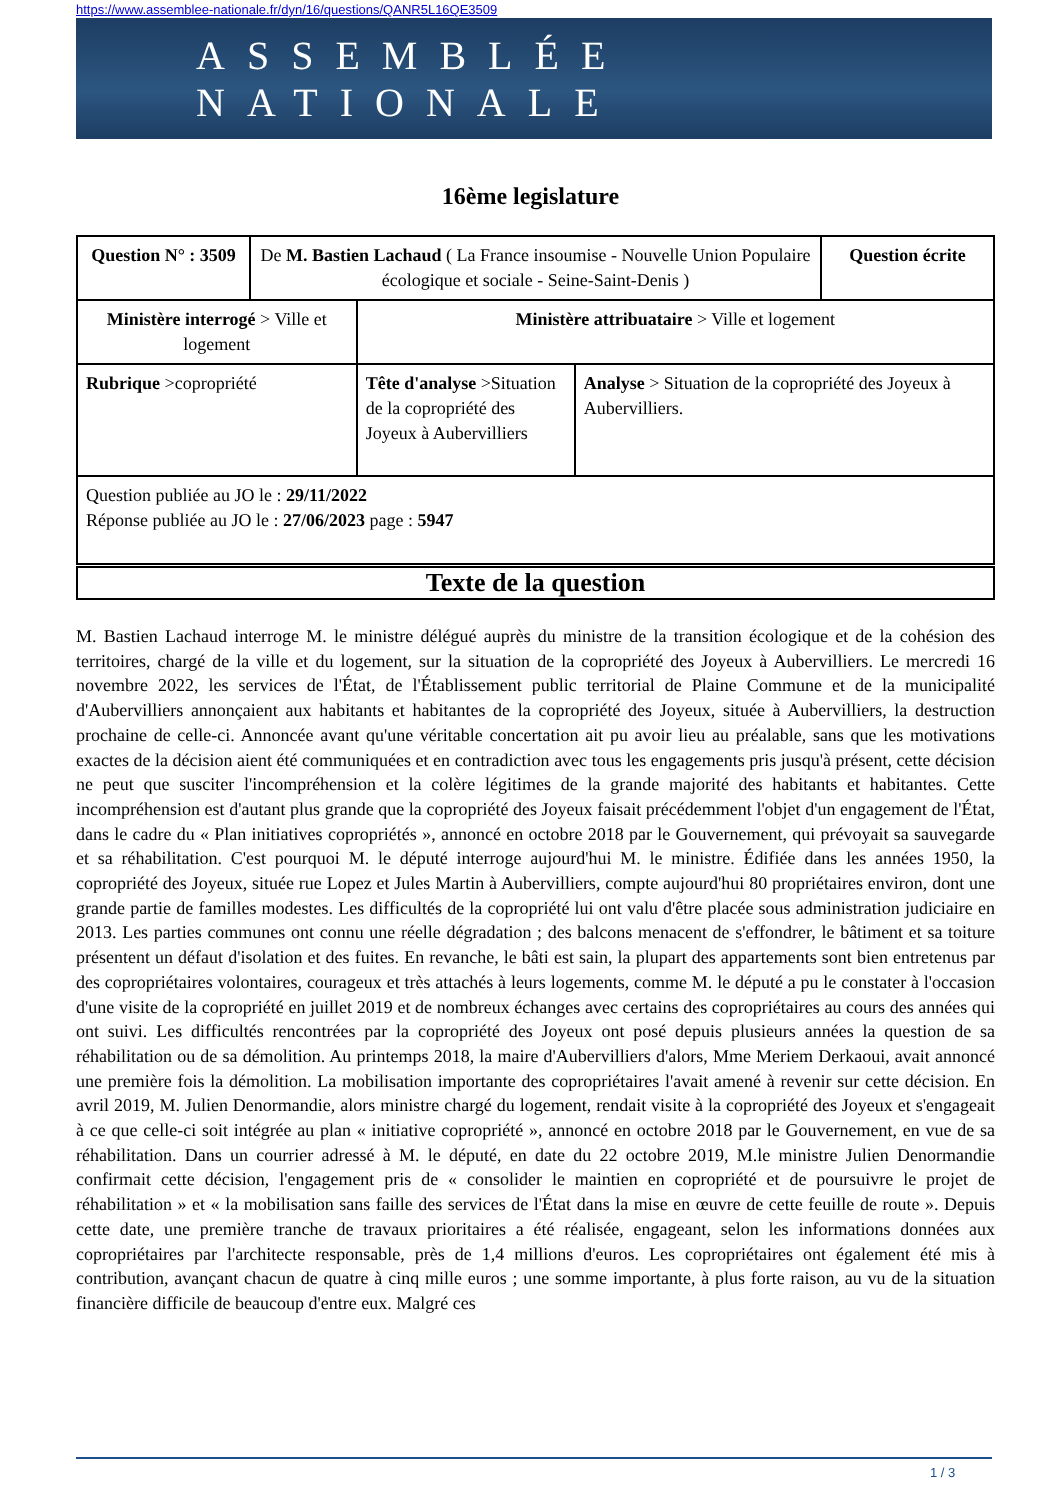https://www.assemblee-nationale.fr/dyn/16/questions/QANR5L16QE3509
ASSEMBLÉE NATIONALE
16ème legislature
| Question N° : 3509 | De M. Bastien Lachaud ( La France insoumise - Nouvelle Union Populaire écologique et sociale - Seine-Saint-Denis ) | | | Question écrite |
| Ministère interrogé > Ville et logement | | Ministère attribuataire > Ville et logement | | |
| Rubrique >copropriété | | Tête d'analyse >Situation de la copropriété des Joyeux à Aubervilliers | Analyse > Situation de la copropriété des Joyeux à Aubervilliers. | |
| Question publiée au JO le : 29/11/2022 Réponse publiée au JO le : 27/06/2023 page : 5947 | | | | |
Texte de la question
M. Bastien Lachaud interroge M. le ministre délégué auprès du ministre de la transition écologique et de la cohésion des territoires, chargé de la ville et du logement, sur la situation de la copropriété des Joyeux à Aubervilliers. Le mercredi 16 novembre 2022, les services de l'État, de l'Établissement public territorial de Plaine Commune et de la municipalité d'Aubervilliers annonçaient aux habitants et habitantes de la copropriété des Joyeux, située à Aubervilliers, la destruction prochaine de celle-ci. Annoncée avant qu'une véritable concertation ait pu avoir lieu au préalable, sans que les motivations exactes de la décision aient été communiquées et en contradiction avec tous les engagements pris jusqu'à présent, cette décision ne peut que susciter l'incompréhension et la colère légitimes de la grande majorité des habitants et habitantes. Cette incompréhension est d'autant plus grande que la copropriété des Joyeux faisait précédemment l'objet d'un engagement de l'État, dans le cadre du « Plan initiatives copropriétés », annoncé en octobre 2018 par le Gouvernement, qui prévoyait sa sauvegarde et sa réhabilitation. C'est pourquoi M. le député interroge aujourd'hui M. le ministre. Édifiée dans les années 1950, la copropriété des Joyeux, située rue Lopez et Jules Martin à Aubervilliers, compte aujourd'hui 80 propriétaires environ, dont une grande partie de familles modestes. Les difficultés de la copropriété lui ont valu d'être placée sous administration judiciaire en 2013. Les parties communes ont connu une réelle dégradation ; des balcons menacent de s'effondrer, le bâtiment et sa toiture présentent un défaut d'isolation et des fuites. En revanche, le bâti est sain, la plupart des appartements sont bien entretenus par des copropriétaires volontaires, courageux et très attachés à leurs logements, comme M. le député a pu le constater à l'occasion d'une visite de la copropriété en juillet 2019 et de nombreux échanges avec certains des copropriétaires au cours des années qui ont suivi. Les difficultés rencontrées par la copropriété des Joyeux ont posé depuis plusieurs années la question de sa réhabilitation ou de sa démolition. Au printemps 2018, la maire d'Aubervilliers d'alors, Mme Meriem Derkaoui, avait annoncé une première fois la démolition. La mobilisation importante des copropriétaires l'avait amené à revenir sur cette décision. En avril 2019, M. Julien Denormandie, alors ministre chargé du logement, rendait visite à la copropriété des Joyeux et s'engageait à ce que celle-ci soit intégrée au plan « initiative copropriété », annoncé en octobre 2018 par le Gouvernement, en vue de sa réhabilitation. Dans un courrier adressé à M. le député, en date du 22 octobre 2019, M.le ministre Julien Denormandie confirmait cette décision, l'engagement pris de « consolider le maintien en copropriété et de poursuivre le projet de réhabilitation » et « la mobilisation sans faille des services de l'État dans la mise en œuvre de cette feuille de route ». Depuis cette date, une première tranche de travaux prioritaires a été réalisée, engageant, selon les informations données aux copropriétaires par l'architecte responsable, près de 1,4 millions d'euros. Les copropriétaires ont également été mis à contribution, avançant chacun de quatre à cinq mille euros ; une somme importante, à plus forte raison, au vu de la situation financière difficile de beaucoup d'entre eux. Malgré ces
1 / 3